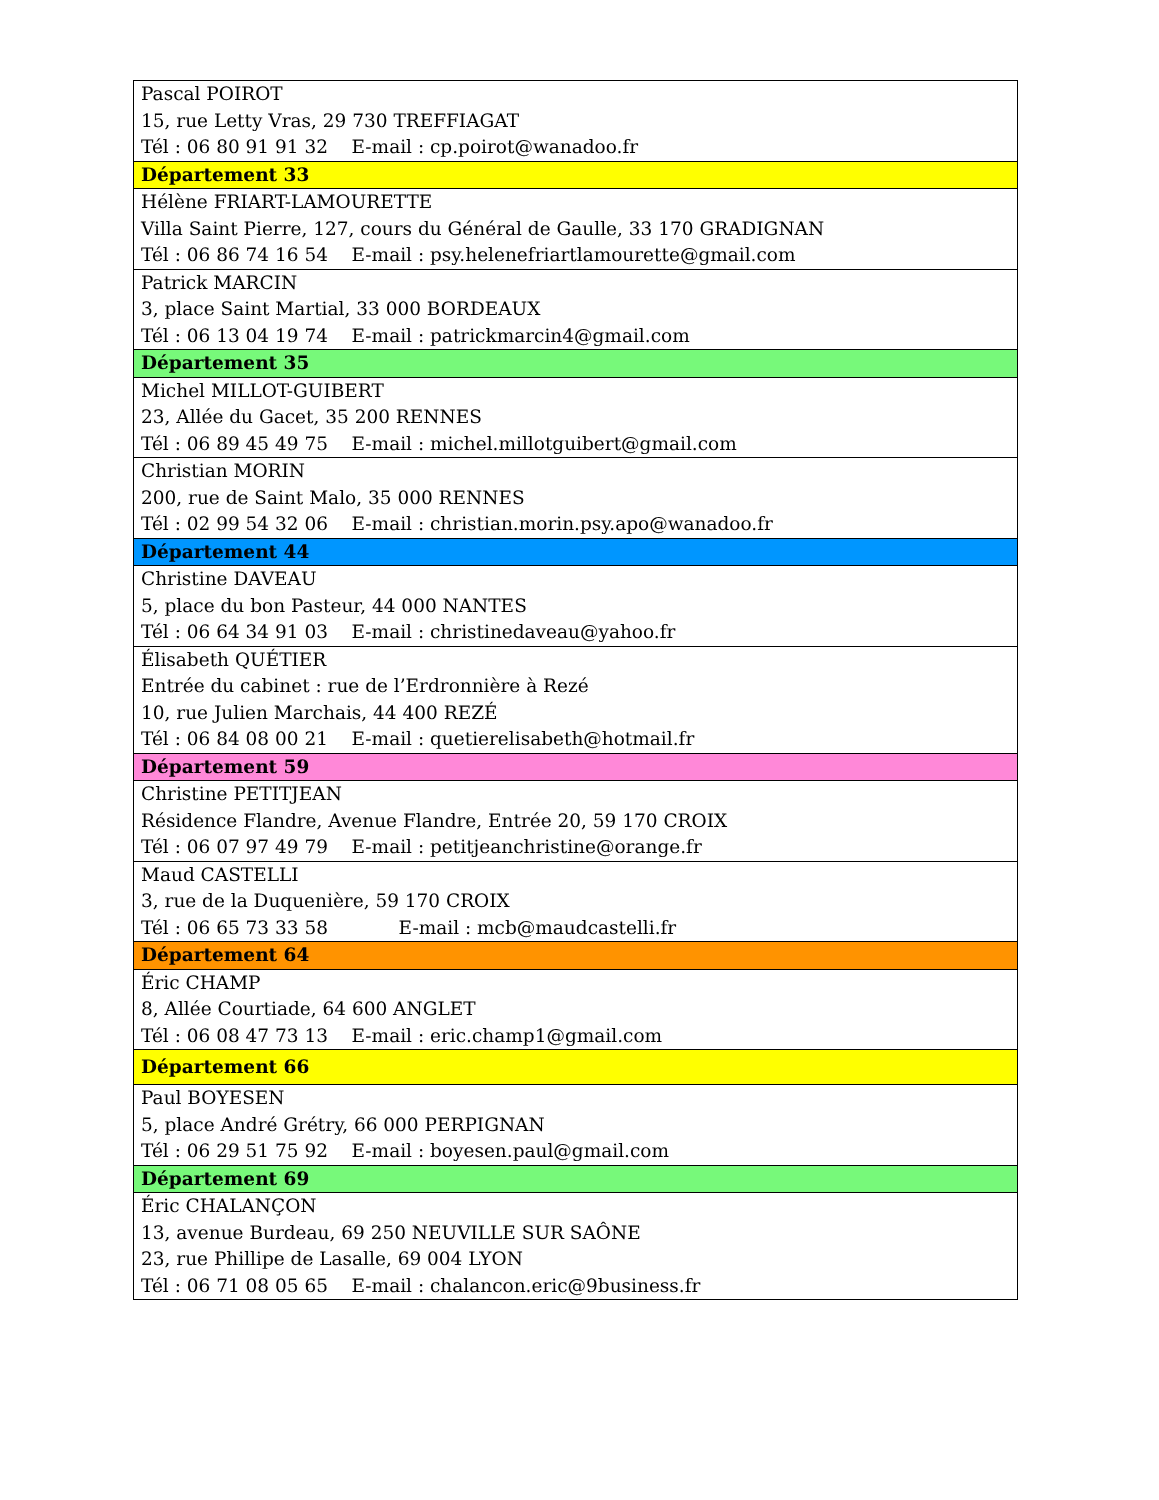| Pascal POIROT 15, rue Letty Vras, 29 730 TREFFIAGAT Tél : 06 80 91 91 32 E-mail : cp.poirot@wanadoo.fr |
| Département 33 |
| Hélène FRIART-LAMOURETTE Villa Saint Pierre, 127, cours du Général de Gaulle, 33 170 GRADIGNAN Tél : 06 86 74 16 54 E-mail : psy.helenefriartlamourette@gmail.com |
| Patrick MARCIN 3, place Saint Martial, 33 000 BORDEAUX Tél : 06 13 04 19 74 E-mail : patrickmarcin4@gmail.com |
| Département 35 |
| Michel MILLOT-GUIBERT 23, Allée du Gacet, 35 200 RENNES Tél : 06 89 45 49 75 E-mail : michel.millotguibert@gmail.com |
| Christian MORIN 200, rue de Saint Malo, 35 000 RENNES Tél : 02 99 54 32 06 E-mail : christian.morin.psy.apo@wanadoo.fr |
| Département 44 |
| Christine DAVEAU 5, place du bon Pasteur, 44 000 NANTES Tél : 06 64 34 91 03 E-mail : christinedaveau@yahoo.fr |
| Élisabeth QUÉTIER Entrée du cabinet : rue de l’Erdronnière à Rezé 10, rue Julien Marchais, 44 400 REZÉ Tél : 06 84 08 00 21 E-mail : quetierelisabeth@hotmail.fr |
| Département 59 |
| Christine PETITJEAN Résidence Flandre, Avenue Flandre, Entrée 20, 59 170 CROIX Tél : 06 07 97 49 79 E-mail : petitjeanchristine@orange.fr |
| Maud CASTELLI 3, rue de la Duquenière, 59 170 CROIX Tél : 06 65 73 33 58 E-mail : mcb@maudcastelli.fr |
| Département 64 |
| Éric CHAMP 8, Allée Courtiade, 64 600 ANGLET Tél : 06 08 47 73 13 E-mail : eric.champ1@gmail.com |
| Département 66 |
| Paul BOYESEN 5, place André Grétry, 66 000 PERPIGNAN Tél : 06 29 51 75 92 E-mail : boyesen.paul@gmail.com |
| Département 69 |
| Éric CHALANÇON 13, avenue Burdeau, 69 250 NEUVILLE SUR SAÔNE 23, rue Phillipe de Lasalle, 69 004 LYON Tél : 06 71 08 05 65 E-mail : chalancon.eric@9business.fr |